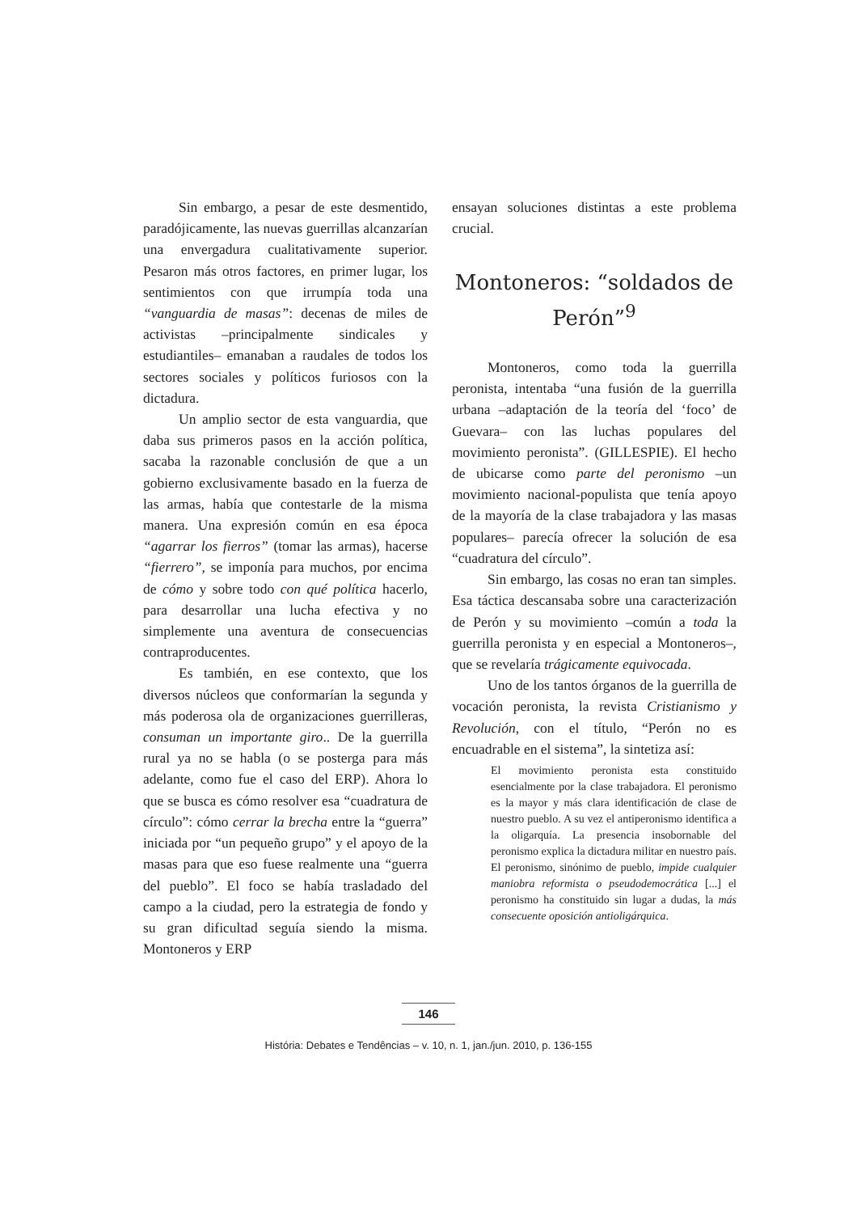Sin embargo, a pesar de este desmentido, paradójicamente, las nuevas guerrillas alcanzarían una envergadura cualitativamente superior. Pesaron más otros factores, en primer lugar, los sentimientos con que irrumpía toda una “vanguardia de masas”: decenas de miles de activistas –principalmente sindicales y estudiantiles– emanaban a raudales de todos los sectores sociales y políticos furiosos con la dictadura.
Un amplio sector de esta vanguardia, que daba sus primeros pasos en la acción política, sacaba la razonable conclusión de que a un gobierno exclusivamente basado en la fuerza de las armas, había que contestarle de la misma manera. Una expresión común en esa época “agarrar los fierros” (tomar las armas), hacerse “fierrero”, se imponía para muchos, por encima de cómo y sobre todo con qué política hacerlo, para desarrollar una lucha efectiva y no simplemente una aventura de consecuencias contraproducentes.
Es también, en ese contexto, que los diversos núcleos que conformarían la segunda y más poderosa ola de organizaciones guerrilleras, consuman un importante giro.. De la guerrilla rural ya no se habla (o se posterga para más adelante, como fue el caso del ERP). Ahora lo que se busca es cómo resolver esa “cuadratura de círculo”: cómo cerrar la brecha entre la “guerra” iniciada por “un pequeño grupo” y el apoyo de la masas para que eso fuese realmente una “guerra del pueblo”. El foco se había trasladado del campo a la ciudad, pero la estrategia de fondo y su gran dificultad seguía siendo la misma. Montoneros y ERP
ensayan soluciones distintas a este problema crucial.
Montoneros: “soldados de Perón”<sup>9</sup>
Montoneros, como toda la guerrilla peronista, intentaba “una fusión de la guerrilla urbana –adaptación de la teoría del ‘foco’ de Guevara– con las luchas populares del movimiento peronista”. (GILLESPIE). El hecho de ubicarse como parte del peronismo –un movimiento nacional-populista que tenía apoyo de la mayoría de la clase trabajadora y las masas populares– parecía ofrecer la solución de esa “cuadratura del círculo”.
Sin embargo, las cosas no eran tan simples. Esa táctica descansaba sobre una caracterización de Perón y su movimiento –común a toda la guerrilla peronista y en especial a Montoneros–, que se revelaría trágicamente equivocada.
Uno de los tantos órganos de la guerrilla de vocación peronista, la revista Cristianismo y Revolución, con el título, “Perón no es encuadrable en el sistema”, la sintetiza así:
El movimiento peronista esta constituido esencialmente por la clase trabajadora. El peronismo es la mayor y más clara identificación de clase de nuestro pueblo. A su vez el antiperonismo identifica a la oligarquía. La presencia insobornable del peronismo explica la dictadura militar en nuestro país. El peronismo, sinónimo de pueblo, impide cualquier maniobra reformista o pseudodemocrática [...] el peronismo ha constituido sin lugar a dudas, la más consecuente oposición antioligárquica.
146
História: Debates e Tendências – v. 10, n. 1, jan./jun. 2010, p. 136-155